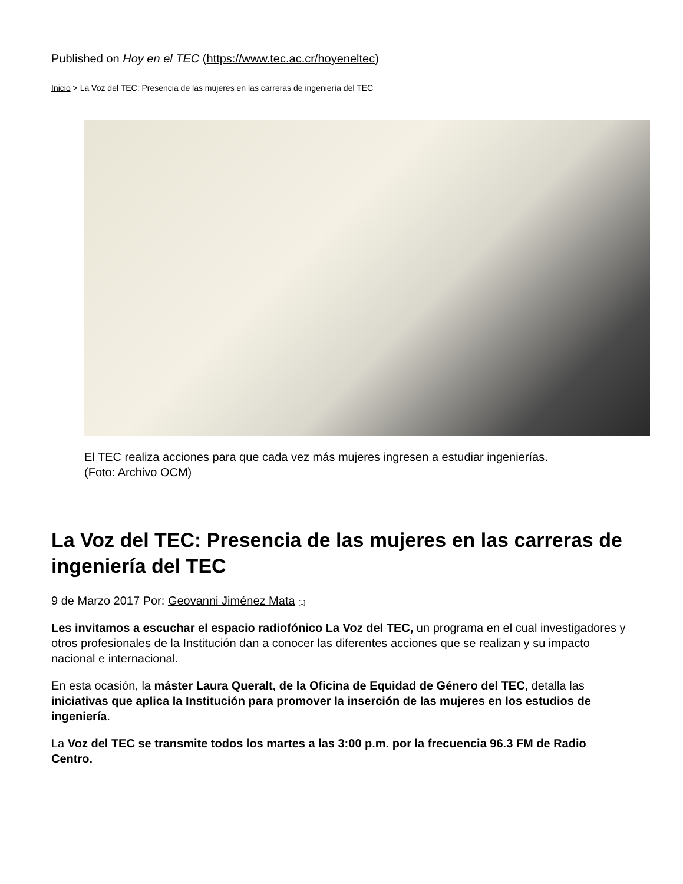Published on Hoy en el TEC (https://www.tec.ac.cr/hoyeneltec)
Inicio > La Voz del TEC: Presencia de las mujeres en las carreras de ingeniería del TEC
El TEC realiza acciones para que cada vez más mujeres ingresen a estudiar ingenierías. (Foto: Archivo OCM)
La Voz del TEC: Presencia de las mujeres en las carreras de ingeniería del TEC
9 de Marzo 2017 Por: Geovanni Jiménez Mata [1]
Les invitamos a escuchar el espacio radiofónico La Voz del TEC, un programa en el cual investigadores y otros profesionales de la Institución dan a conocer las diferentes acciones que se realizan y su impacto nacional e internacional.
En esta ocasión, la máster Laura Queralt, de la Oficina de Equidad de Género del TEC, detalla las iniciativas que aplica la Institución para promover la inserción de las mujeres en los estudios de ingeniería.
La Voz del TEC se transmite todos los martes a las 3:00 p.m. por la frecuencia 96.3 FM de Radio Centro.